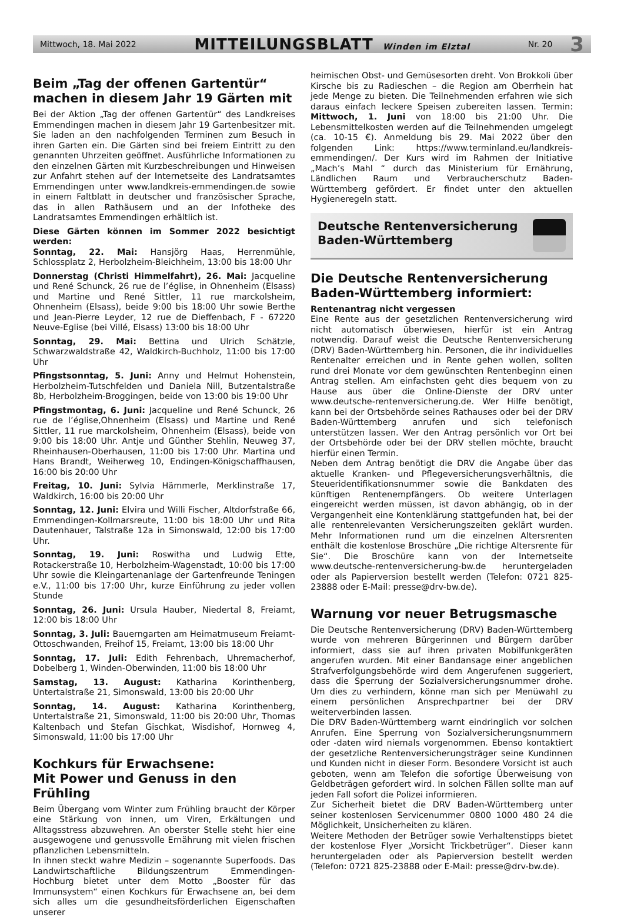Mittwoch, 18. Mai 2022 MITTEILUNGSBLATT Winden im Elztal Nr. 20 3
Beim „Tag der offenen Gartentür“ machen in diesem Jahr 19 Gärten mit
Bei der Aktion „Tag der offenen Gartentür“ des Landkreises Emmendingen machen in diesem Jahr 19 Gartenbesitzer mit. Sie laden an den nachfolgenden Terminen zum Besuch in ihren Garten ein. Die Gärten sind bei freiem Eintritt zu den genannten Uhrzeiten geöffnet. Ausführliche Informationen zu den einzelnen Gärten mit Kurzbeschreibungen und Hinweisen zur Anfahrt stehen auf der Internetseite des Landratsamtes Emmendingen unter www.landkreis-emmendingen.de sowie in einem Faltblatt in deutscher und französischer Sprache, das in allen Rathäusern und an der Infotheke des Landratsamtes Emmendingen erhältlich ist.
Diese Gärten können im Sommer 2022 besichtigt werden:
Sonntag, 22. Mai: Hansjörg Haas, Herrenmühle, Schlossplatz 2, Herbolzheim-Bleichheim, 13:00 bis 18:00 Uhr
Donnerstag (Christi Himmelfahrt), 26. Mai: Jacqueline und René Schunck, 26 rue de l’église, in Ohnenheim (Elsass) und Martine und René Sittler, 11 rue marckolsheim, Ohnenheim (Elsass), beide 9:00 bis 18:00 Uhr sowie Berthe und Jean-Pierre Leyder, 12 rue de Dieffenbach, F - 67220 Neuve-Eglise (bei Villé, Elsass) 13:00 bis 18:00 Uhr
Sonntag, 29. Mai: Bettina und Ulrich Schätzle, Schwarzwaldstraße 42, Waldkirch-Buchholz, 11:00 bis 17:00 Uhr
Pfingstsonntag, 5. Juni: Anny und Helmut Hohenstein, Herbolzheim-Tutschfelden und Daniela Nill, Butzentalstraße 8b, Herbolzheim-Broggingen, beide von 13:00 bis 19:00 Uhr
Pfingstmontag, 6. Juni: Jacqueline und René Schunck, 26 rue de l’église,Ohnenheim (Elsass) und Martine und René Sittler, 11 rue marckolsheim, Ohnenheim (Elsass), beide von 9:00 bis 18:00 Uhr. Antje und Günther Stehlin, Neuweg 37, Rheinhausen-Oberhausen, 11:00 bis 17:00 Uhr. Martina und Hans Brandt, Weiherweg 10, Endingen-Königschaffhausen, 16:00 bis 20:00 Uhr
Freitag, 10. Juni: Sylvia Hämmerle, Merklinstraße 17, Waldkirch, 16:00 bis 20:00 Uhr
Sonntag, 12. Juni: Elvira und Willi Fischer, Altdorfstraße 66, Emmendingen-Kollmarsreute, 11:00 bis 18:00 Uhr und Rita Dautenhauer, Talstraße 12a in Simonswald, 12:00 bis 17:00 Uhr.
Sonntag, 19. Juni: Roswitha und Ludwig Ette, Rotackerstraße 10, Herbolzheim-Wagenstadt, 10:00 bis 17:00 Uhr sowie die Kleingartenanlage der Gartenfreunde Teningen e.V., 11:00 bis 17:00 Uhr, kurze Einführung zu jeder vollen Stunde
Sonntag, 26. Juni: Ursula Hauber, Niedertal 8, Freiamt, 12:00 bis 18:00 Uhr
Sonntag, 3. Juli: Bauerngarten am Heimatmuseum Freiamt-Ottoschwanden, Freihof 15, Freiamt, 13:00 bis 18:00 Uhr
Sonntag, 17. Juli: Edith Fehrenbach, Uhremacherhof, Dobelberg 1, Winden-Oberwinden, 11:00 bis 18:00 Uhr
Samstag, 13. August: Katharina Korinthenberg, Untertalstraße 21, Simonswald, 13:00 bis 20:00 Uhr
Sonntag, 14. August: Katharina Korinthenberg, Untertalstraße 21, Simonswald, 11:00 bis 20:00 Uhr, Thomas Kaltenbach und Stefan Gischkat, Wisdishof, Hornweg 4, Simonswald, 11:00 bis 17:00 Uhr
Kochkurs für Erwachsene:
Mit Power und Genuss in den Frühling
Beim Übergang vom Winter zum Frühling braucht der Körper eine Stärkung von innen, um Viren, Erkältungen und Alltagsstress abzuwehren. An oberster Stelle steht hier eine ausgewogene und genussvolle Ernährung mit vielen frischen pflanzlichen Lebensmitteln.
In ihnen steckt wahre Medizin – sogenannte Superfoods. Das Landwirtschaftliche Bildungszentrum Emmendingen-Hochburg bietet unter dem Motto „Booster für das Immunsystem“ einen Kochkurs für Erwachsene an, bei dem sich alles um die gesundheitsförderlichen Eigenschaften unserer
heimischen Obst- und Gemüsesorten dreht. Von Brokkoli über Kirsche bis zu Radieschen – die Region am Oberrhein hat jede Menge zu bieten. Die Teilnehmenden erfahren wie sich daraus einfach leckere Speisen zubereiten lassen. Termin: Mittwoch, 1. Juni von 18:00 bis 21:00 Uhr. Die Lebensmittelkosten werden auf die Teilnehmenden umgelegt (ca. 10-15 €). Anmeldung bis 29. Mai 2022 über den folgenden Link: https://www.terminland.eu/landkreis-emmendingen/. Der Kurs wird im Rahmen der Initiative „Mach’s Mahl “ durch das Ministerium für Ernährung, Ländlichen Raum und Verbraucherschutz Baden-Württemberg gefördert. Er findet unter den aktuellen Hygieneregeln statt.
Deutsche Rentenversicherung
Baden-Württemberg
Die Deutsche Rentenversicherung Baden-Württemberg informiert:
Rentenantrag nicht vergessen
Eine Rente aus der gesetzlichen Rentenversicherung wird nicht automatisch überwiesen, hierfür ist ein Antrag notwendig. Darauf weist die Deutsche Rentenversicherung (DRV) Baden-Württemberg hin. Personen, die ihr individuelles Rentenalter erreichen und in Rente gehen wollen, sollten rund drei Monate vor dem gewünschten Rentenbeginn einen Antrag stellen. Am einfachsten geht dies bequem von zu Hause aus über die Online-Dienste der DRV unter www.deutsche-rentenversicherung.de. Wer Hilfe benötigt, kann bei der Ortsbehörde seines Rathauses oder bei der DRV Baden-Württemberg anrufen und sich telefonisch unterstützen lassen. Wer den Antrag persönlich vor Ort bei der Ortsbehörde oder bei der DRV stellen möchte, braucht hierfür einen Termin.
Neben dem Antrag benötigt die DRV die Angabe über das aktuelle Kranken- und Pflegeversicherungsverhältnis, die Steueridentifikationsnummer sowie die Bankdaten des künftigen Rentenempfängers. Ob weitere Unterlagen eingereicht werden müssen, ist davon abhängig, ob in der Vergangenheit eine Kontenklärung stattgefunden hat, bei der alle rentenrelevanten Versicherungszeiten geklärt wurden. Mehr Informationen rund um die einzelnen Altersrenten enthält die kostenlose Broschüre „Die richtige Altersrente für Sie“. Die Broschüre kann von der Internetseite www.deutsche-rentenversicherung-bw.de heruntergeladen oder als Papierversion bestellt werden (Telefon: 0721 825-23888 oder E-Mail: presse@drv-bw.de).
Warnung vor neuer Betrugsmasche
Die Deutsche Rentenversicherung (DRV) Baden-Württemberg wurde von mehreren Bürgerinnen und Bürgern darüber informiert, dass sie auf ihren privaten Mobilfunkgeräten angerufen wurden. Mit einer Bandansage einer angeblichen Strafverfolgungsbehörde wird dem Angerufenen suggeriert, dass die Sperrung der Sozialversicherungsnummer drohe. Um dies zu verhindern, könne man sich per Menüwahl zu einem persönlichen Ansprechpartner bei der DRV weiterverbinden lassen.
Die DRV Baden-Württemberg warnt eindringlich vor solchen Anrufen. Eine Sperrung von Sozialversicherungsnummern oder -daten wird niemals vorgenommen. Ebenso kontaktiert der gesetzliche Rentenversicherungsträger seine Kundinnen und Kunden nicht in dieser Form. Besondere Vorsicht ist auch geboten, wenn am Telefon die sofortige Überweisung von Geldbeträgen gefordert wird. In solchen Fällen sollte man auf jeden Fall sofort die Polizei informieren.
Zur Sicherheit bietet die DRV Baden-Württemberg unter seiner kostenlosen Servicenummer 0800 1000 480 24 die Möglichkeit, Unsicherheiten zu klären.
Weitere Methoden der Betrüger sowie Verhaltenstipps bietet der kostenlose Flyer „Vorsicht Trickbetrüger“. Dieser kann heruntergeladen oder als Papierversion bestellt werden (Telefon: 0721 825-23888 oder E-Mail: presse@drv-bw.de).